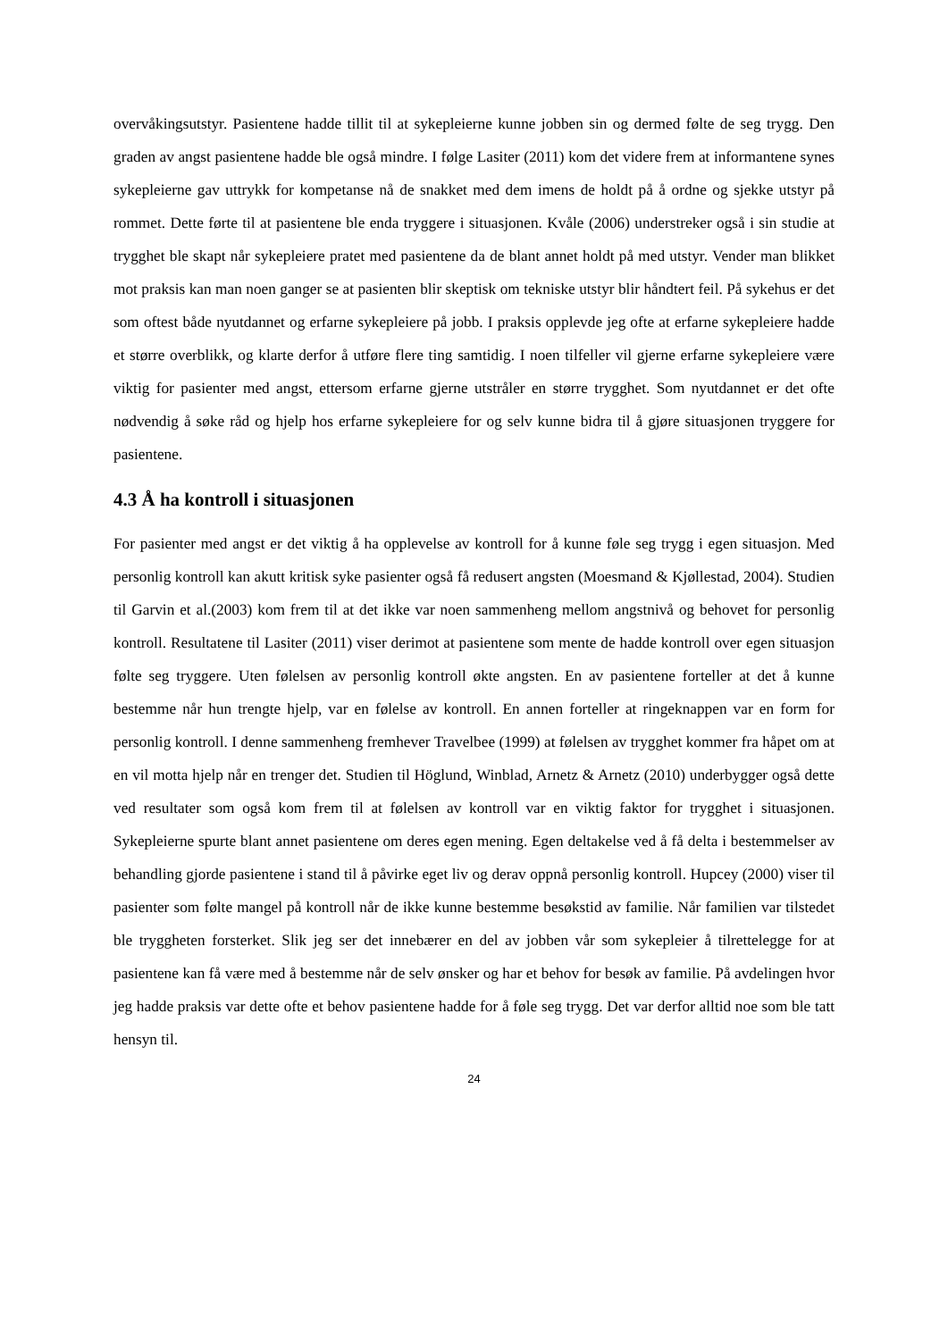overvåkingsutstyr. Pasientene hadde tillit til at sykepleierne kunne jobben sin og dermed følte de seg trygg. Den graden av angst pasientene hadde ble også mindre. I følge Lasiter (2011) kom det videre frem at informantene synes sykepleierne gav uttrykk for kompetanse nå de snakket med dem imens de holdt på å ordne og sjekke utstyr på rommet. Dette førte til at pasientene ble enda tryggere i situasjonen. Kvåle (2006) understreker også i sin studie at trygghet ble skapt når sykepleiere pratet med pasientene da de blant annet holdt på med utstyr. Vender man blikket mot praksis kan man noen ganger se at pasienten blir skeptisk om tekniske utstyr blir håndtert feil. På sykehus er det som oftest både nyutdannet og erfarne sykepleiere på jobb. I praksis opplevde jeg ofte at erfarne sykepleiere hadde et større overblikk, og klarte derfor å utføre flere ting samtidig. I noen tilfeller vil gjerne erfarne sykepleiere være viktig for pasienter med angst, ettersom erfarne gjerne utstråler en større trygghet. Som nyutdannet er det ofte nødvendig å søke råd og hjelp hos erfarne sykepleiere for og selv kunne bidra til å gjøre situasjonen tryggere for pasientene.
4.3 Å ha kontroll i situasjonen
For pasienter med angst er det viktig å ha opplevelse av kontroll for å kunne føle seg trygg i egen situasjon. Med personlig kontroll kan akutt kritisk syke pasienter også få redusert angsten (Moesmand & Kjøllestad, 2004). Studien til Garvin et al.(2003) kom frem til at det ikke var noen sammenheng mellom angstnivå og behovet for personlig kontroll. Resultatene til Lasiter (2011) viser derimot at pasientene som mente de hadde kontroll over egen situasjon følte seg tryggere. Uten følelsen av personlig kontroll økte angsten. En av pasientene forteller at det å kunne bestemme når hun trengte hjelp, var en følelse av kontroll. En annen forteller at ringeknappen var en form for personlig kontroll. I denne sammenheng fremhever Travelbee (1999) at følelsen av trygghet kommer fra håpet om at en vil motta hjelp når en trenger det. Studien til Höglund, Winblad, Arnetz & Arnetz (2010) underbygger også dette ved resultater som også kom frem til at følelsen av kontroll var en viktig faktor for trygghet i situasjonen. Sykepleierne spurte blant annet pasientene om deres egen mening. Egen deltakelse ved å få delta i bestemmelser av behandling gjorde pasientene i stand til å påvirke eget liv og derav oppnå personlig kontroll. Hupcey (2000) viser til pasienter som følte mangel på kontroll når de ikke kunne bestemme besøkstid av familie. Når familien var tilstedet ble tryggheten forsterket. Slik jeg ser det innebærer en del av jobben vår som sykepleier å tilrettelegge for at pasientene kan få være med å bestemme når de selv ønsker og har et behov for besøk av familie. På avdelingen hvor jeg hadde praksis var dette ofte et behov pasientene hadde for å føle seg trygg. Det var derfor alltid noe som ble tatt hensyn til.
24